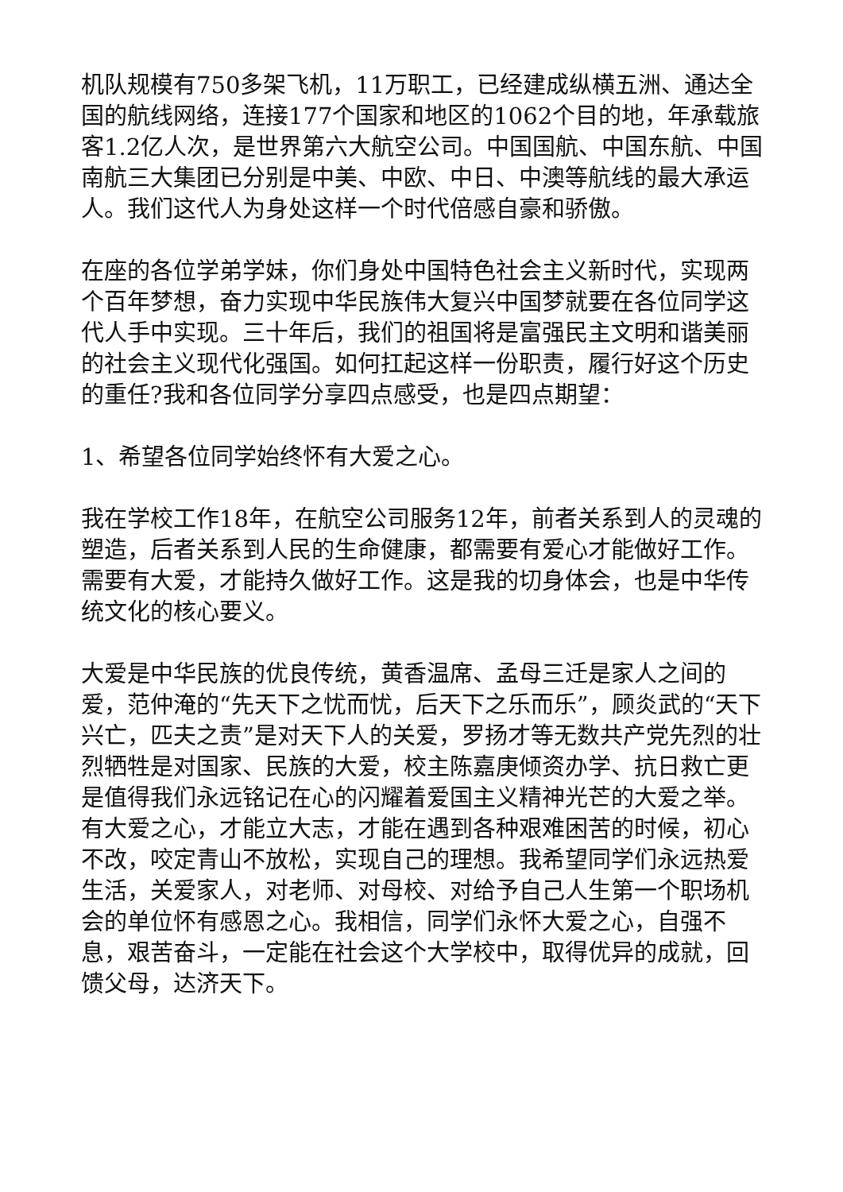机队规模有750多架飞机，11万职工，已经建成纵横五洲、通达全国的航线网络，连接177个国家和地区的1062个目的地，年承载旅客1.2亿人次，是世界第六大航空公司。中国国航、中国东航、中国南航三大集团已分别是中美、中欧、中日、中澳等航线的最大承运人。我们这代人为身处这样一个时代倍感自豪和骄傲。
在座的各位学弟学妹，你们身处中国特色社会主义新时代，实现两个百年梦想，奋力实现中华民族伟大复兴中国梦就要在各位同学这代人手中实现。三十年后，我们的祖国将是富强民主文明和谐美丽的社会主义现代化强国。如何扛起这样一份职责，履行好这个历史的重任?我和各位同学分享四点感受，也是四点期望：
1、希望各位同学始终怀有大爱之心。
我在学校工作18年，在航空公司服务12年，前者关系到人的灵魂的塑造，后者关系到人民的生命健康，都需要有爱心才能做好工作。需要有大爱，才能持久做好工作。这是我的切身体会，也是中华传统文化的核心要义。
大爱是中华民族的优良传统，黄香温席、孟母三迁是家人之间的爱，范仲淹的“先天下之忧而忧，后天下之乐而乐”，顾炎武的“天下兴亡，匹夫之责”是对天下人的关爱，罗扬才等无数共产党先烈的壮烈牺牲是对国家、民族的大爱，校主陈嘉庚倾资办学、抗日救亡更是值得我们永远铭记在心的闪耀着爱国主义精神光芒的大爱之举。有大爱之心，才能立大志，才能在遇到各种艰难困苦的时候，初心不改，咬定青山不放松，实现自己的理想。我希望同学们永远热爱生活，关爱家人，对老师、对母校、对给予自己人生第一个职场机会的单位怀有感恩之心。我相信，同学们永怀大爱之心，自强不息，艰苦奋斗，一定能在社会这个大学校中，取得优异的成就，回馈父母，达济天下。